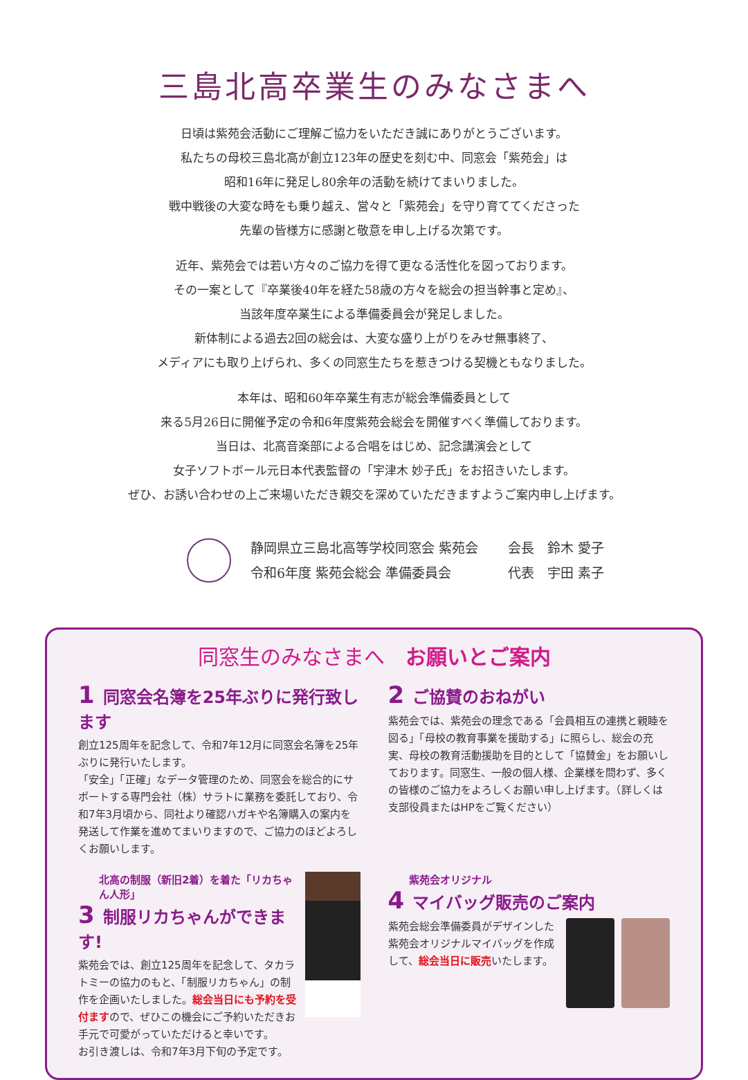三島北高卒業生のみなさまへ
日頃は紫苑会活動にご理解ご協力をいただき誠にありがとうございます。
私たちの母校三島北高が創立123年の歴史を刻む中、同窓会「紫苑会」は
昭和16年に発足し80余年の活動を続けてまいりました。
戦中戦後の大変な時をも乗り越え、営々と「紫苑会」を守り育ててくださった
先輩の皆様方に感謝と敬意を申し上げる次第です。
近年、紫苑会では若い方々のご協力を得て更なる活性化を図っております。
その一案として『卒業後40年を経た58歳の方々を総会の担当幹事と定め』、
当該年度卒業生による準備委員会が発足しました。
新体制による過去2回の総会は、大変な盛り上がりをみせ無事終了、
メディアにも取り上げられ、多くの同窓生たちを惹きつける契機ともなりました。
本年は、昭和60年卒業生有志が総会準備委員として
来る5月26日に開催予定の令和6年度紫苑会総会を開催すべく準備しております。
当日は、北高音楽部による合唱をはじめ、記念講演会として
女子ソフトボール元日本代表監督の「宇津木 妙子氏」をお招きいたします。
ぜひ、お誘い合わせの上ご来場いただき親交を深めていただきますようご案内申し上げます。
| 静岡県立三島北高等学校同窓会 紫苑会 | 会長 鈴木 愛子 |
| 令和6年度 紫苑会総会 準備委員会 | 代表 宇田 素子 |
同窓生のみなさまへ　お願いとご案内
1 同窓会名簿を25年ぶりに発行致します
創立125周年を記念して、令和7年12月に同窓会名簿を25年ぶりに発行いたします。
「安全」「正確」なデータ管理のため、同窓会を総合的にサポートする専門会社（株）サラトに業務を委託しており、令和7年3月頃から、同社より確認ハガキや名簿購入の案内を発送して作業を進めてまいりますので、ご協力のほどよろしくお願いします。
2 ご協賛のおねがい
紫苑会では、紫苑会の理念である「会員相互の連携と親睦を図る」「母校の教育事業を援助する」に照らし、総会の充実、母校の教育活動援助を目的として「協賛金」をお願いしております。同窓生、一般の個人様、企業様を問わず、多くの皆様のご協力をよろしくお願い申し上げます。（詳しくは支部役員またはHPをご覧ください）
北高の制服（新旧2着）を着た「リカちゃん人形」
3 制服リカちゃんができます!
紫苑会では、創立125周年を記念して、タカラトミーの協力のもと、「制服リカちゃん」の制作を企画いたしました。総会当日にも予約を受付ますので、ぜひこの機会にご予約いただきお手元で可愛がっていただけると幸いです。
お引き渡しは、令和7年3月下旬の予定です。
紫苑会オリジナル
4 マイバッグ販売のご案内
紫苑会総会準備委員がデザインした紫苑会オリジナルマイバッグを作成して、総会当日に販売いたします。